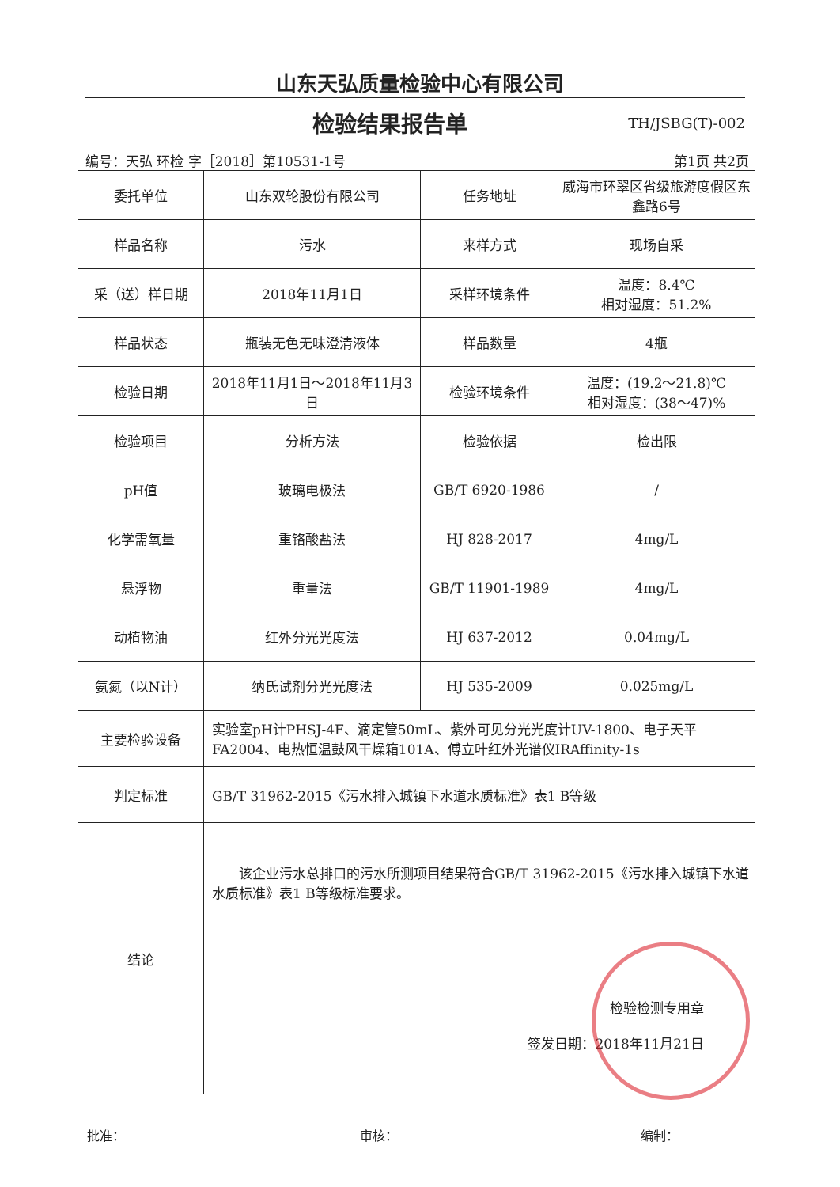山东天弘质量检验中心有限公司
检验结果报告单 TH/JSBG(T)-002
编号：天弘 环检 字［2018］第10531-1号
第1页 共2页
| 委托单位 | 山东双轮股份有限公司 | 任务地址 | 威海市环翠区省级旅游度假区东鑫路6号 |
| 样品名称 | 污水 | 来样方式 | 现场自采 |
| 采（送）样日期 | 2018年11月1日 | 采样环境条件 | 温度：8.4℃ 相对湿度：51.2% |
| 样品状态 | 瓶装无色无味澄清液体 | 样品数量 | 4瓶 |
| 检验日期 | 2018年11月1日～2018年11月3日 | 检验环境条件 | 温度：(19.2～21.8)℃ 相对湿度：(38～47)% |
| 检验项目 | 分析方法 | 检验依据 | 检出限 |
| pH值 | 玻璃电极法 | GB/T 6920-1986 | / |
| 化学需氧量 | 重铬酸盐法 | HJ 828-2017 | 4mg/L |
| 悬浮物 | 重量法 | GB/T 11901-1989 | 4mg/L |
| 动植物油 | 红外分光光度法 | HJ 637-2012 | 0.04mg/L |
| 氨氮（以N计） | 纳氏试剂分光光度法 | HJ 535-2009 | 0.025mg/L |
| 主要检验设备 | 实验室pH计PHSJ-4F、滴定管50mL、紫外可见分光光度计UV-1800、电子天平FA2004、电热恒温鼓风干燥箱101A、傅立叶红外光谱仪IRAffinity-1s | | |
| 判定标准 | GB/T 31962-2015《污水排入城镇下水道水质标准》表1 B等级 | | |
| 结论 | 该企业污水总排口的污水所测项目结果符合GB/T 31962-2015《污水排入城镇下水道水质标准》表1 B等级标准要求。 检验检测专用章 签发日期：2018年11月21日 | | |
批准： 审核： 编制：